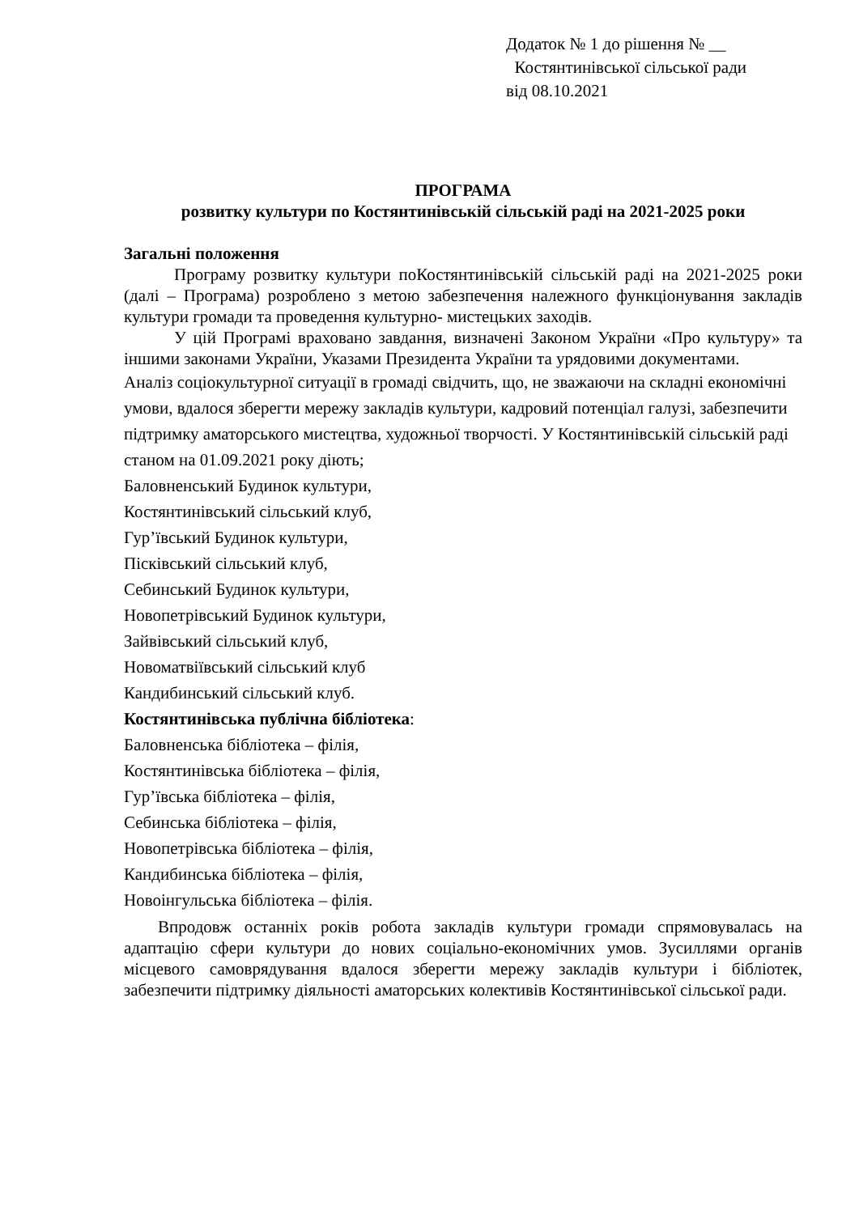Додаток № 1 до рішення № __
Костянтинівської сільської ради
від 08.10.2021
ПРОГРАМА
розвитку культури по Костянтинівській сільській раді на 2021-2025 роки
Загальні положення
Програму розвитку культури поКостянтинівській сільській раді на 2021-2025 роки (далі – Програма) розроблено з метою забезпечення належного функціонування закладів культури громади та проведення культурно- мистецьких заходів.
У цій Програмі враховано завдання, визначені Законом України «Про культуру» та іншими законами України, Указами Президента України та урядовими документами.
Аналіз соціокультурної ситуації в громаді свідчить, що, не зважаючи на складні економічні умови, вдалося зберегти мережу закладів культури, кадровий потенціал галузі, забезпечити підтримку аматорського мистецтва, художньої творчості. У Костянтинівській сільській раді станом на 01.09.2021 року діють;
Баловненський Будинок культури,
Костянтинівський сільський клуб,
Гур’ївський Будинок культури,
Пісківський сільський клуб,
Себинський Будинок культури,
Новопетрівський Будинок культури,
Зайвівський сільський клуб,
Новоматвіївський сільський клуб
Кандибинський сільський клуб.
Костянтинівська публічна бібліотека:
Баловненська бібліотека – філія,
Костянтинівська бібліотека – філія,
Гур’ївська бібліотека – філія,
Себинська бібліотека – філія,
Новопетрівська бібліотека – філія,
Кандибинська бібліотека – філія,
Новоінгульська бібліотека – філія.
Впродовж останніх років робота закладів культури громади спрямовувалась на адаптацію сфери культури до нових соціально-економічних умов. Зусиллями органів місцевого самоврядування вдалося зберегти мережу закладів культури і бібліотек, забезпечити підтримку діяльності аматорських колективів Костянтинівської сільської ради.